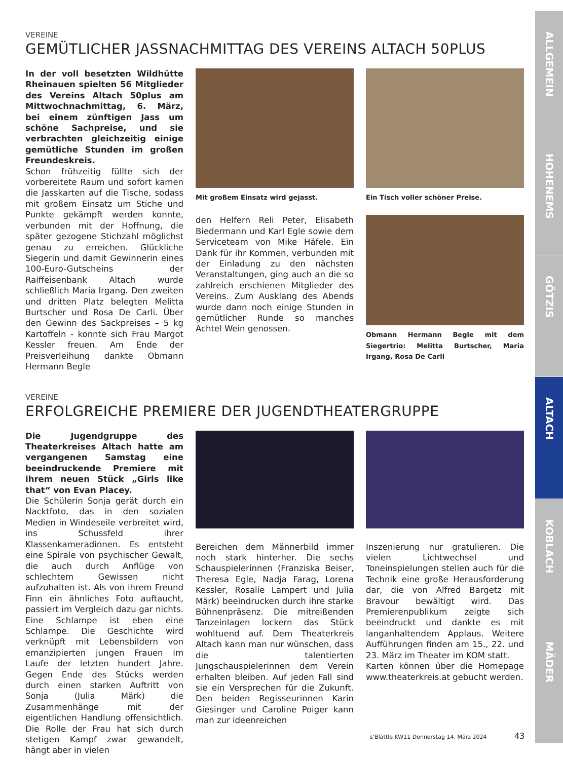VEREINE
GEMÜTLICHER JASSNACHMITTAG DES VEREINS ALTACH 50PLUS
In der voll besetzten Wildhütte Rheinauen spielten 56 Mitglieder des Vereins Altach 50plus am Mittwochnachmittag, 6. März, bei einem zünftigen Jass um schöne Sachpreise, und sie verbrachten gleichzeitig einige gemütliche Stunden im großen Freundeskreis.
Schon frühzeitig füllte sich der vorbereitete Raum und sofort kamen die Jasskarten auf die Tische, sodass mit großem Einsatz um Stiche und Punkte gekämpft werden konnte, verbunden mit der Hoffnung, die später gezogene Stichzahl möglichst genau zu erreichen. Glückliche Siegerin und damit Gewinnerin eines 100-Euro-Gutscheins der Raiffeisenbank Altach wurde schließlich Maria Irgang. Den zweiten und dritten Platz belegten Melitta Burtscher und Rosa De Carli. Über den Gewinn des Sackpreises – 5 kg Kartoffeln - konnte sich Frau Margot Kessler freuen. Am Ende der Preisverleihung dankte Obmann Hermann Begle
Mit großem Einsatz wird gejasst.
den Helfern Reli Peter, Elisabeth Biedermann und Karl Egle sowie dem Serviceteam von Mike Häfele. Ein Dank für ihr Kommen, verbunden mit der Einladung zu den nächsten Veranstaltungen, ging auch an die so zahlreich erschienen Mitglieder des Vereins. Zum Ausklang des Abends wurde dann noch einige Stunden in gemütlicher Runde so manches Achtel Wein genossen.
Ein Tisch voller schöner Preise.
Obmann Hermann Begle mit dem Siegertrio: Melitta Burtscher, Maria Irgang, Rosa De Carli
VEREINE
ERFOLGREICHE PREMIERE DER JUGENDTHEATERGRUPPE
Die Jugendgruppe des Theaterkreises Altach hatte am vergangenen Samstag eine beeindruckende Premiere mit ihrem neuen Stück „Girls like that“ von Evan Placey.
Die Schülerin Sonja gerät durch ein Nacktfoto, das in den sozialen Medien in Windeseile verbreitet wird, ins Schussfeld ihrer Klassenkameradinnen. Es entsteht eine Spirale von psychischer Gewalt, die auch durch Anflüge von schlechtem Gewissen nicht aufzuhalten ist. Als von ihrem Freund Finn ein ähnliches Foto auftaucht, passiert im Vergleich dazu gar nichts. Eine Schlampe ist eben eine Schlampe. Die Geschichte wird verknüpft mit Lebensbildern von emanzipierten jungen Frauen im Laufe der letzten hundert Jahre. Gegen Ende des Stücks werden durch einen starken Auftritt von Sonja (Julia Märk) die Zusammenhänge mit der eigentlichen Handlung offensichtlich. Die Rolle der Frau hat sich durch stetigen Kampf zwar gewandelt, hängt aber in vielen
Bereichen dem Männerbild immer noch stark hinterher. Die sechs Schauspielerinnen (Franziska Beiser, Theresa Egle, Nadja Farag, Lorena Kessler, Rosalie Lampert und Julia Märk) beeindrucken durch ihre starke Bühnenpräsenz. Die mitreißenden Tanzeinlagen lockern das Stück wohltuend auf. Dem Theaterkreis Altach kann man nur wünschen, dass die talentierten Jungschauspielerinnen dem Verein erhalten bleiben. Auf jeden Fall sind sie ein Versprechen für die Zukunft. Den beiden Regisseurinnen Karin Giesinger und Caroline Poiger kann man zur ideenreichen
Inszenierung nur gratulieren. Die vielen Lichtwechsel und Toneinspielungen stellen auch für die Technik eine große Herausforderung dar, die von Alfred Bargetz mit Bravour bewältigt wird. Das Premierenpublikum zeigte sich beeindruckt und dankte es mit langanhaltendem Applaus. Weitere Aufführungen finden am 15., 22. und 23. März im Theater im KOM statt.
Karten können über die Homepage www.theaterkreis.at gebucht werden.
ALLGEMEIN
HOHENEMS
GÖTZIS
ALTACH
KOBLACH
MÄDER
s’Blättle KW11 Donnerstag 14. März 2024
43